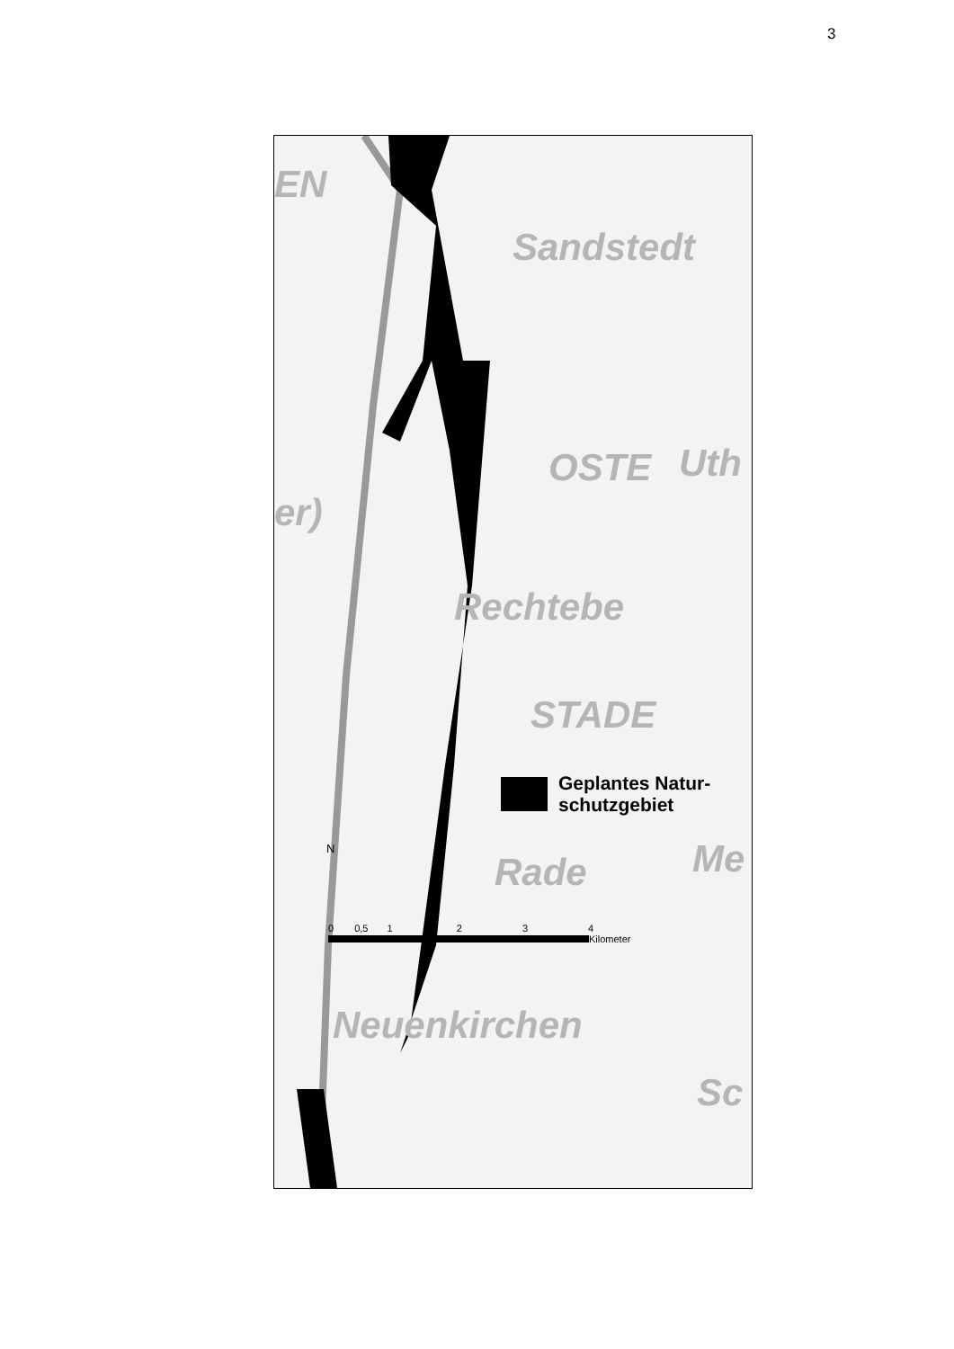3
EN
Sandstedt
OSTE Uth
Rechtebe
er)
STADE
Rade Me
Neuenkirchen
Sc
Geplantes Natur-
schutzgebiet
N
0 0,5 1 2 3 4
Kilometer